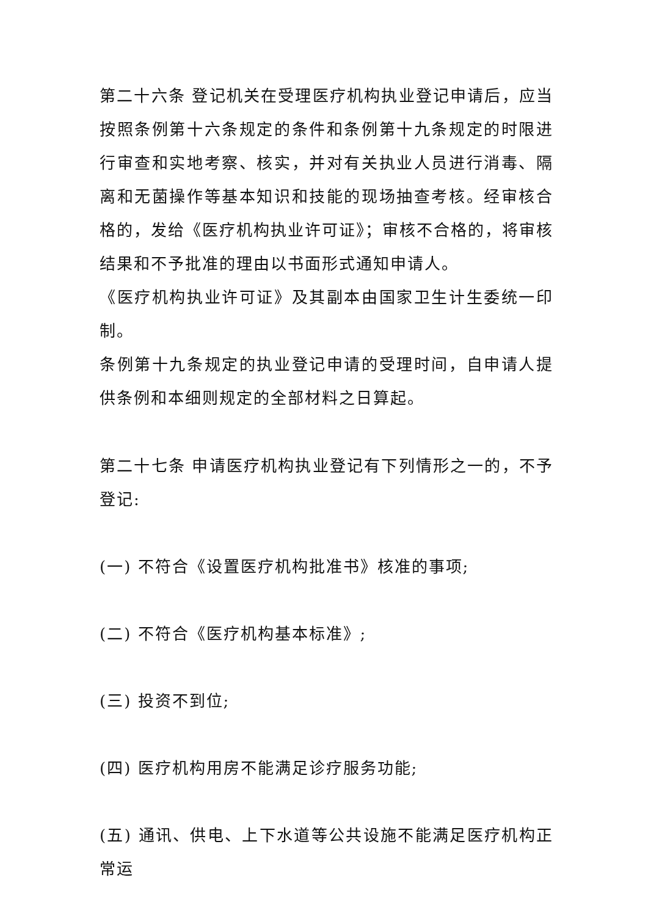第二十六条 登记机关在受理医疗机构执业登记申请后，应当按照条例第十六条规定的条件和条例第十九条规定的时限进行审查和实地考察、核实，并对有关执业人员进行消毒、隔离和无菌操作等基本知识和技能的现场抽查考核。经审核合格的，发给《医疗机构执业许可证》；审核不合格的，将审核结果和不予批准的理由以书面形式通知申请人。
《医疗机构执业许可证》及其副本由国家卫生计生委统一印制。
条例第十九条规定的执业登记申请的受理时间，自申请人提供条例和本细则规定的全部材料之日算起。
第二十七条 申请医疗机构执业登记有下列情形之一的，不予登记:
(一) 不符合《设置医疗机构批准书》核准的事项;
(二) 不符合《医疗机构基本标准》;
(三) 投资不到位;
(四) 医疗机构用房不能满足诊疗服务功能;
(五) 通讯、供电、上下水道等公共设施不能满足医疗机构正常运